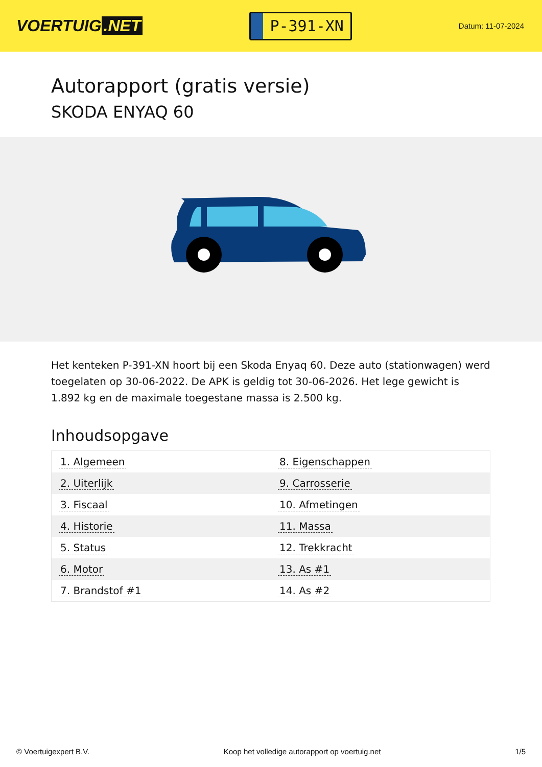VOERTUIG.NET
P-391-XN
Datum: 11-07-2024
Autorapport (gratis versie)
SKODA ENYAQ 60
Het kenteken P-391-XN hoort bij een Skoda Enyaq 60. Deze auto (stationwagen) werd toegelaten op 30-06-2022. De APK is geldig tot 30-06-2026. Het lege gewicht is 1.892 kg en de maximale toegestane massa is 2.500 kg.
Inhoudsopgave
| 1. Algemeen | 8. Eigenschappen |
| 2. Uiterlijk | 9. Carrosserie |
| 3. Fiscaal | 10. Afmetingen |
| 4. Historie | 11. Massa |
| 5. Status | 12. Trekkracht |
| 6. Motor | 13. As #1 |
| 7. Brandstof #1 | 14. As #2 |
© Voertuigexpert B.V. Koop het volledige autorapport op voertuig.net
1/5